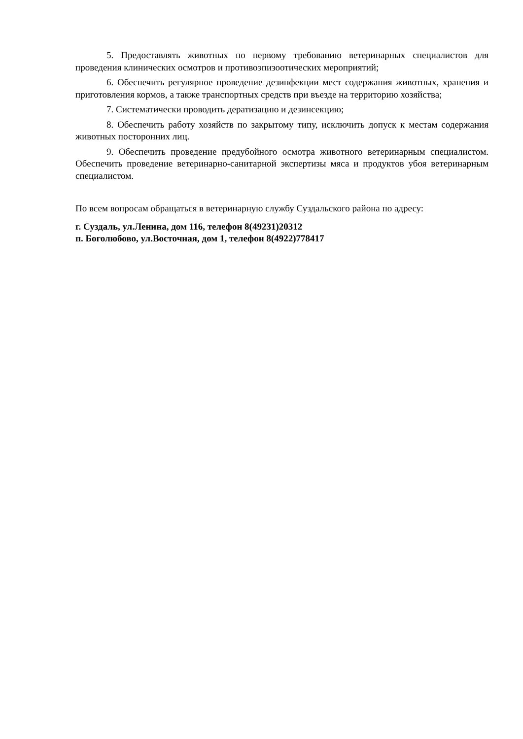5. Предоставлять животных по первому требованию ветеринарных специалистов для проведения клинических осмотров и противоэпизоотических мероприятий;
6. Обеспечить регулярное проведение дезинфекции мест содержания животных, хранения и приготовления кормов, а также транспортных средств при въезде на территорию хозяйства;
7. Систематически проводить дератизацию и дезинсекцию;
8. Обеспечить работу хозяйств по закрытому типу, исключить допуск к местам содержания животных посторонних лиц.
9. Обеспечить проведение предубойного осмотра животного ветеринарным специалистом. Обеспечить проведение ветеринарно-санитарной экспертизы мяса и продуктов убоя ветеринарным специалистом.
По всем вопросам обращаться в ветеринарную службу Суздальского района по адресу:
г. Суздаль, ул.Ленина, дом 116, телефон 8(49231)20312
п. Боголюбово, ул.Восточная, дом 1, телефон 8(4922)778417